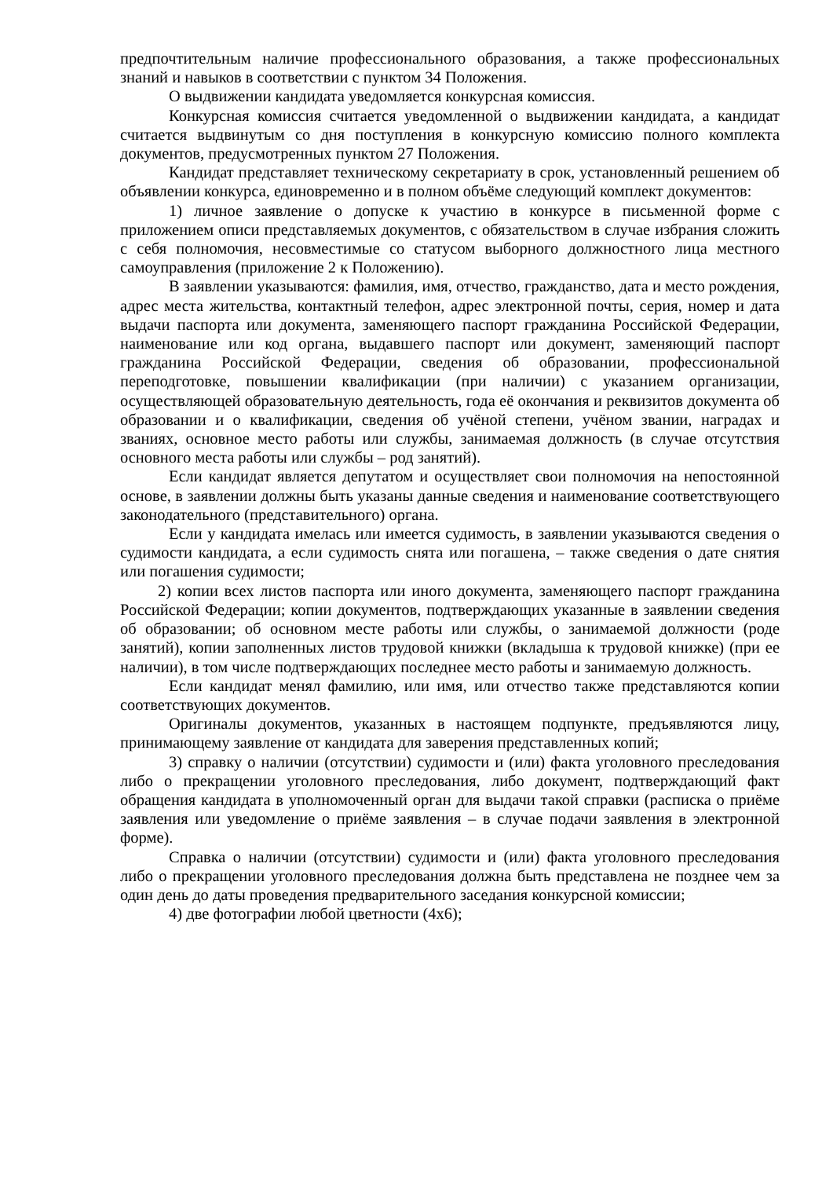предпочтительным наличие профессионального образования, а также профессиональных знаний и навыков в соответствии с пунктом 34 Положения.
О выдвижении кандидата уведомляется конкурсная комиссия.
Конкурсная комиссия считается уведомленной о выдвижении кандидата, а кандидат считается выдвинутым со дня поступления в конкурсную комиссию полного комплекта документов, предусмотренных пунктом 27 Положения.
Кандидат представляет техническому секретариату в срок, установленный решением об объявлении конкурса, единовременно и в полном объёме следующий комплект документов:
1) личное заявление о допуске к участию в конкурсе в письменной форме с приложением описи представляемых документов, с обязательством в случае избрания сложить с себя полномочия, несовместимые со статусом выборного должностного лица местного самоуправления (приложение 2 к Положению).
В заявлении указываются: фамилия, имя, отчество, гражданство, дата и место рождения, адрес места жительства, контактный телефон, адрес электронной почты, серия, номер и дата выдачи паспорта или документа, заменяющего паспорт гражданина Российской Федерации, наименование или код органа, выдавшего паспорт или документ, заменяющий паспорт гражданина Российской Федерации, сведения об образовании, профессиональной переподготовке, повышении квалификации (при наличии) с указанием организации, осуществляющей образовательную деятельность, года её окончания и реквизитов документа об образовании и о квалификации, сведения об учёной степени, учёном звании, наградах и званиях, основное место работы или службы, занимаемая должность (в случае отсутствия основного места работы или службы – род занятий).
Если кандидат является депутатом и осуществляет свои полномочия на непостоянной основе, в заявлении должны быть указаны данные сведения и наименование соответствующего законодательного (представительного) органа.
Если у кандидата имелась или имеется судимость, в заявлении указываются сведения о судимости кандидата, а если судимость снята или погашена, – также сведения о дате снятия или погашения судимости;
2) копии всех листов паспорта или иного документа, заменяющего паспорт гражданина Российской Федерации; копии документов, подтверждающих указанные в заявлении сведения об образовании; об основном месте работы или службы, о занимаемой должности (роде занятий), копии заполненных листов трудовой книжки (вкладыша к трудовой книжке) (при ее наличии), в том числе подтверждающих последнее место работы и занимаемую должность.
Если кандидат менял фамилию, или имя, или отчество также представляются копии соответствующих документов.
Оригиналы документов, указанных в настоящем подпункте, предъявляются лицу, принимающему заявление от кандидата для заверения представленных копий;
3) справку о наличии (отсутствии) судимости и (или) факта уголовного преследования либо о прекращении уголовного преследования, либо документ, подтверждающий факт обращения кандидата в уполномоченный орган для выдачи такой справки (расписка о приёме заявления или уведомление о приёме заявления – в случае подачи заявления в электронной форме).
Справка о наличии (отсутствии) судимости и (или) факта уголовного преследования либо о прекращении уголовного преследования должна быть представлена не позднее чем за один день до даты проведения предварительного заседания конкурсной комиссии;
4) две фотографии любой цветности (4х6);